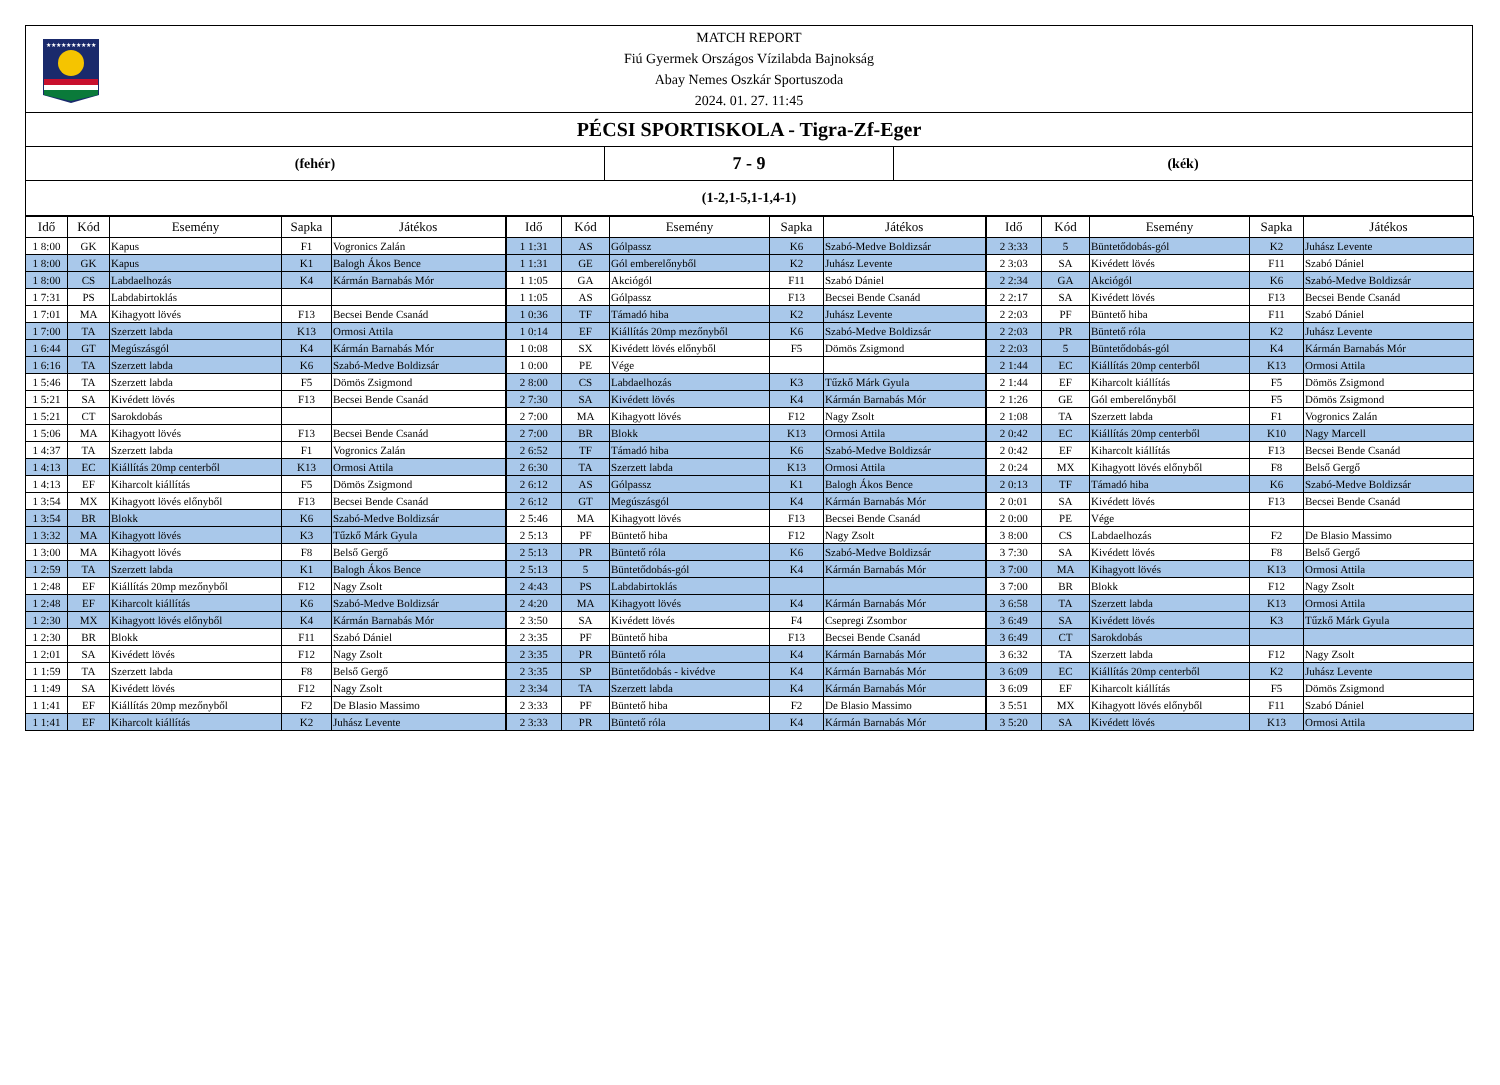★★★★★★★★★★
MATCH REPORT
Fiú Gyermek Országos Vízilabda Bajnokság
Abay Nemes Oszkár Sportuszoda
2024. 01. 27. 11:45
PÉCSI SPORTISKOLA - Tigra-Zf-Eger
(fehér)
7 - 9
(kék)
(1-2,1-5,1-1,4-1)
| Idő | Kód | Esemény | Sapka | Játékos | Idő | Kód | Esemény | Sapka | Játékos | Idő | Kód | Esemény | Sapka | Játékos |
| --- | --- | --- | --- | --- | --- | --- | --- | --- | --- | --- | --- | --- | --- | --- |
| 1 8:00 | GK | Kapus | F1 | Vogronics Zalán | 1 1:31 | AS | Gólpassz | K6 | Szabó-Medve Boldizsár | 2 3:33 | 5 | Büntetődobás-gól | K2 | Juhász Levente |
| 1 8:00 | GK | Kapus | K1 | Balogh Ákos Bence | 1 1:31 | GE | Gól emberelőnyből | K2 | Juhász Levente | 2 3:03 | SA | Kivédett lövés | F11 | Szabó Dániel |
| 1 8:00 | CS | Labdaelhozás | K4 | Kármán Barnabás Mór | 1 1:05 | GA | Akciógól | F11 | Szabó Dániel | 2 2:34 | GA | Akciógól | K6 | Szabó-Medve Boldizsár |
| 1 7:31 | PS | Labdabirtoklás | | | 1 1:05 | AS | Gólpassz | F13 | Becsei Bende Csanád | 2 2:17 | SA | Kivédett lövés | F13 | Becsei Bende Csanád |
| 1 7:01 | MA | Kihagyott lövés | F13 | Becsei Bende Csanád | 1 0:36 | TF | Támadó hiba | K2 | Juhász Levente | 2 2:03 | PF | Büntető hiba | F11 | Szabó Dániel |
| 1 7:00 | TA | Szerzett labda | K13 | Ormosi Attila | 1 0:14 | EF | Kiállítás 20mp mezőnyből | K6 | Szabó-Medve Boldizsár | 2 2:03 | PR | Büntető róla | K2 | Juhász Levente |
| 1 6:44 | GT | Megúszásgól | K4 | Kármán Barnabás Mór | 1 0:08 | SX | Kivédett lövés előnyből | F5 | Dömös Zsigmond | 2 2:03 | 5 | Büntetődobás-gól | K4 | Kármán Barnabás Mór |
| 1 6:16 | TA | Szerzett labda | K6 | Szabó-Medve Boldizsár | 1 0:00 | PE | Vége | | | 2 1:44 | EC | Kiállítás 20mp centerből | K13 | Ormosi Attila |
| 1 5:46 | TA | Szerzett labda | F5 | Dömös Zsigmond | 2 8:00 | CS | Labdaelhozás | K3 | Tűzkő Márk Gyula | 2 1:44 | EF | Kiharcolt kiállítás | F5 | Dömös Zsigmond |
| 1 5:21 | SA | Kivédett lövés | F13 | Becsei Bende Csanád | 2 7:30 | SA | Kivédett lövés | K4 | Kármán Barnabás Mór | 2 1:26 | GE | Gól emberelőnyből | F5 | Dömös Zsigmond |
| 1 5:21 | CT | Sarokdobás | | | 2 7:00 | MA | Kihagyott lövés | F12 | Nagy Zsolt | 2 1:08 | TA | Szerzett labda | F1 | Vogronics Zalán |
| 1 5:06 | MA | Kihagyott lövés | F13 | Becsei Bende Csanád | 2 7:00 | BR | Blokk | K13 | Ormosi Attila | 2 0:42 | EC | Kiállítás 20mp centerből | K10 | Nagy Marcell |
| 1 4:37 | TA | Szerzett labda | F1 | Vogronics Zalán | 2 6:52 | TF | Támadó hiba | K6 | Szabó-Medve Boldizsár | 2 0:42 | EF | Kiharcolt kiállítás | F13 | Becsei Bende Csanád |
| 1 4:13 | EC | Kiállítás 20mp centerből | K13 | Ormosi Attila | 2 6:30 | TA | Szerzett labda | K13 | Ormosi Attila | 2 0:24 | MX | Kihagyott lövés előnyből | F8 | Belső Gergő |
| 1 4:13 | EF | Kiharcolt kiállítás | F5 | Dömös Zsigmond | 2 6:12 | AS | Gólpassz | K1 | Balogh Ákos Bence | 2 0:13 | TF | Támadó hiba | K6 | Szabó-Medve Boldizsár |
| 1 3:54 | MX | Kihagyott lövés előnyből | F13 | Becsei Bende Csanád | 2 6:12 | GT | Megúszásgól | K4 | Kármán Barnabás Mór | 2 0:01 | SA | Kivédett lövés | F13 | Becsei Bende Csanád |
| 1 3:54 | BR | Blokk | K6 | Szabó-Medve Boldizsár | 2 5:46 | MA | Kihagyott lövés | F13 | Becsei Bende Csanád | 2 0:00 | PE | Vége | | |
| 1 3:32 | MA | Kihagyott lövés | K3 | Tűzkő Márk Gyula | 2 5:13 | PF | Büntető hiba | F12 | Nagy Zsolt | 3 8:00 | CS | Labdaelhozás | F2 | De Blasio Massimo |
| 1 3:00 | MA | Kihagyott lövés | F8 | Belső Gergő | 2 5:13 | PR | Büntető róla | K6 | Szabó-Medve Boldizsár | 3 7:30 | SA | Kivédett lövés | F8 | Belső Gergő |
| 1 2:59 | TA | Szerzett labda | K1 | Balogh Ákos Bence | 2 5:13 | 5 | Büntetődobás-gól | K4 | Kármán Barnabás Mór | 3 7:00 | MA | Kihagyott lövés | K13 | Ormosi Attila |
| 1 2:48 | EF | Kiállítás 20mp mezőnyből | F12 | Nagy Zsolt | 2 4:43 | PS | Labdabirtoklás | | | 3 7:00 | BR | Blokk | F12 | Nagy Zsolt |
| 1 2:48 | EF | Kiharcolt kiállítás | K6 | Szabó-Medve Boldizsár | 2 4:20 | MA | Kihagyott lövés | K4 | Kármán Barnabás Mór | 3 6:58 | TA | Szerzett labda | K13 | Ormosi Attila |
| 1 2:30 | MX | Kihagyott lövés előnyből | K4 | Kármán Barnabás Mór | 2 3:50 | SA | Kivédett lövés | F4 | Csepregi Zsombor | 3 6:49 | SA | Kivédett lövés | K3 | Tűzkő Márk Gyula |
| 1 2:30 | BR | Blokk | F11 | Szabó Dániel | 2 3:35 | PF | Büntető hiba | F13 | Becsei Bende Csanád | 3 6:49 | CT | Sarokdobás | | |
| 1 2:01 | SA | Kivédett lövés | F12 | Nagy Zsolt | 2 3:35 | PR | Büntető róla | K4 | Kármán Barnabás Mór | 3 6:32 | TA | Szerzett labda | F12 | Nagy Zsolt |
| 1 1:59 | TA | Szerzett labda | F8 | Belső Gergő | 2 3:35 | SP | Büntetődobás - kivédve | K4 | Kármán Barnabás Mór | 3 6:09 | EC | Kiállítás 20mp centerből | K2 | Juhász Levente |
| 1 1:49 | SA | Kivédett lövés | F12 | Nagy Zsolt | 2 3:34 | TA | Szerzett labda | K4 | Kármán Barnabás Mór | 3 6:09 | EF | Kiharcolt kiállítás | F5 | Dömös Zsigmond |
| 1 1:41 | EF | Kiállítás 20mp mezőnyből | F2 | De Blasio Massimo | 2 3:33 | PF | Büntető hiba | F2 | De Blasio Massimo | 3 5:51 | MX | Kihagyott lövés előnyből | F11 | Szabó Dániel |
| 1 1:41 | EF | Kiharcolt kiállítás | K2 | Juhász Levente | 2 3:33 | PR | Büntető róla | K4 | Kármán Barnabás Mór | 3 5:20 | SA | Kivédett lövés | K13 | Ormosi Attila |